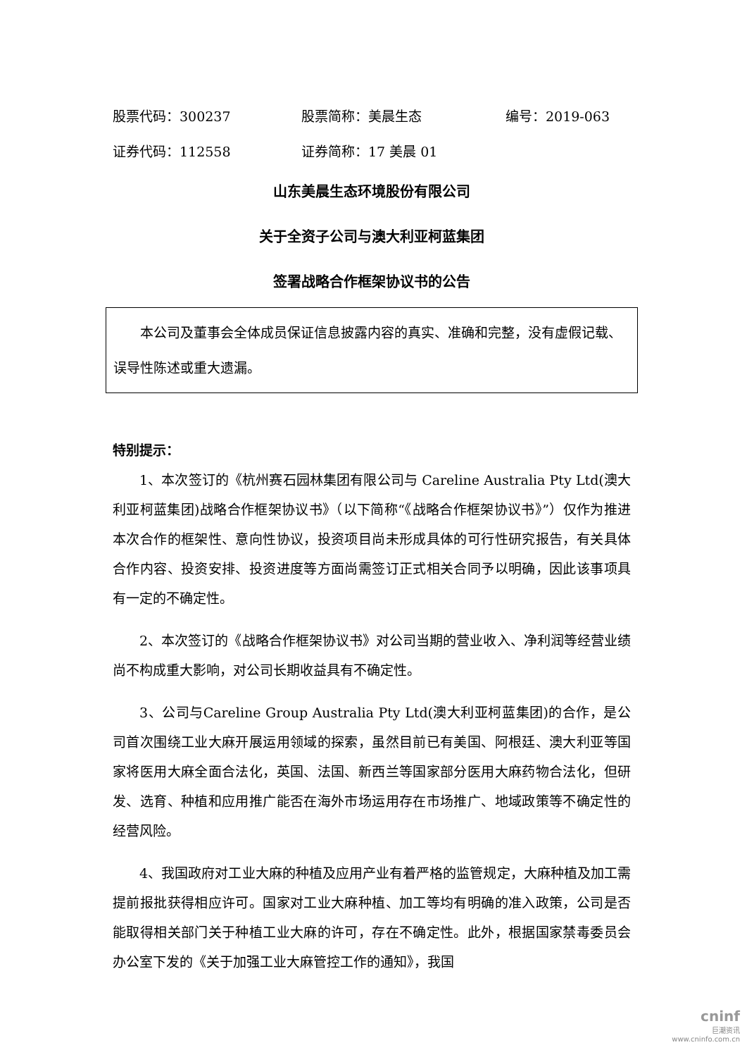股票代码：300237 股票简称：美晨生态 编号：2019-063
证券代码：112558 证券简称：17 美晨 01
山东美晨生态环境股份有限公司
关于全资子公司与澳大利亚柯蓝集团
签署战略合作框架协议书的公告
本公司及董事会全体成员保证信息披露内容的真实、准确和完整，没有虚假记载、误导性陈述或重大遗漏。
特别提示：
1、本次签订的《杭州赛石园林集团有限公司与 Careline Australia Pty Ltd(澳大利亚柯蓝集团)战略合作框架协议书》（以下简称“《战略合作框架协议书》”）仅作为推进本次合作的框架性、意向性协议，投资项目尚未形成具体的可行性研究报告，有关具体合作内容、投资安排、投资进度等方面尚需签订正式相关合同予以明确，因此该事项具有一定的不确定性。
2、本次签订的《战略合作框架协议书》对公司当期的营业收入、净利润等经营业绩尚不构成重大影响，对公司长期收益具有不确定性。
3、公司与Careline Group Australia Pty Ltd(澳大利亚柯蓝集团)的合作，是公司首次围绕工业大麻开展运用领域的探索，虽然目前已有美国、阿根廷、澳大利亚等国家将医用大麻全面合法化，英国、法国、新西兰等国家部分医用大麻药物合法化，但研发、选育、种植和应用推广能否在海外市场运用存在市场推广、地域政策等不确定性的经营风险。
4、我国政府对工业大麻的种植及应用产业有着严格的监管规定，大麻种植及加工需提前报批获得相应许可。国家对工业大麻种植、加工等均有明确的准入政策，公司是否能取得相关部门关于种植工业大麻的许可，存在不确定性。此外，根据国家禁毒委员会办公室下发的《关于加强工业大麻管控工作的通知》，我国
cninf
巨潮资讯
www.cninfo.com.cn